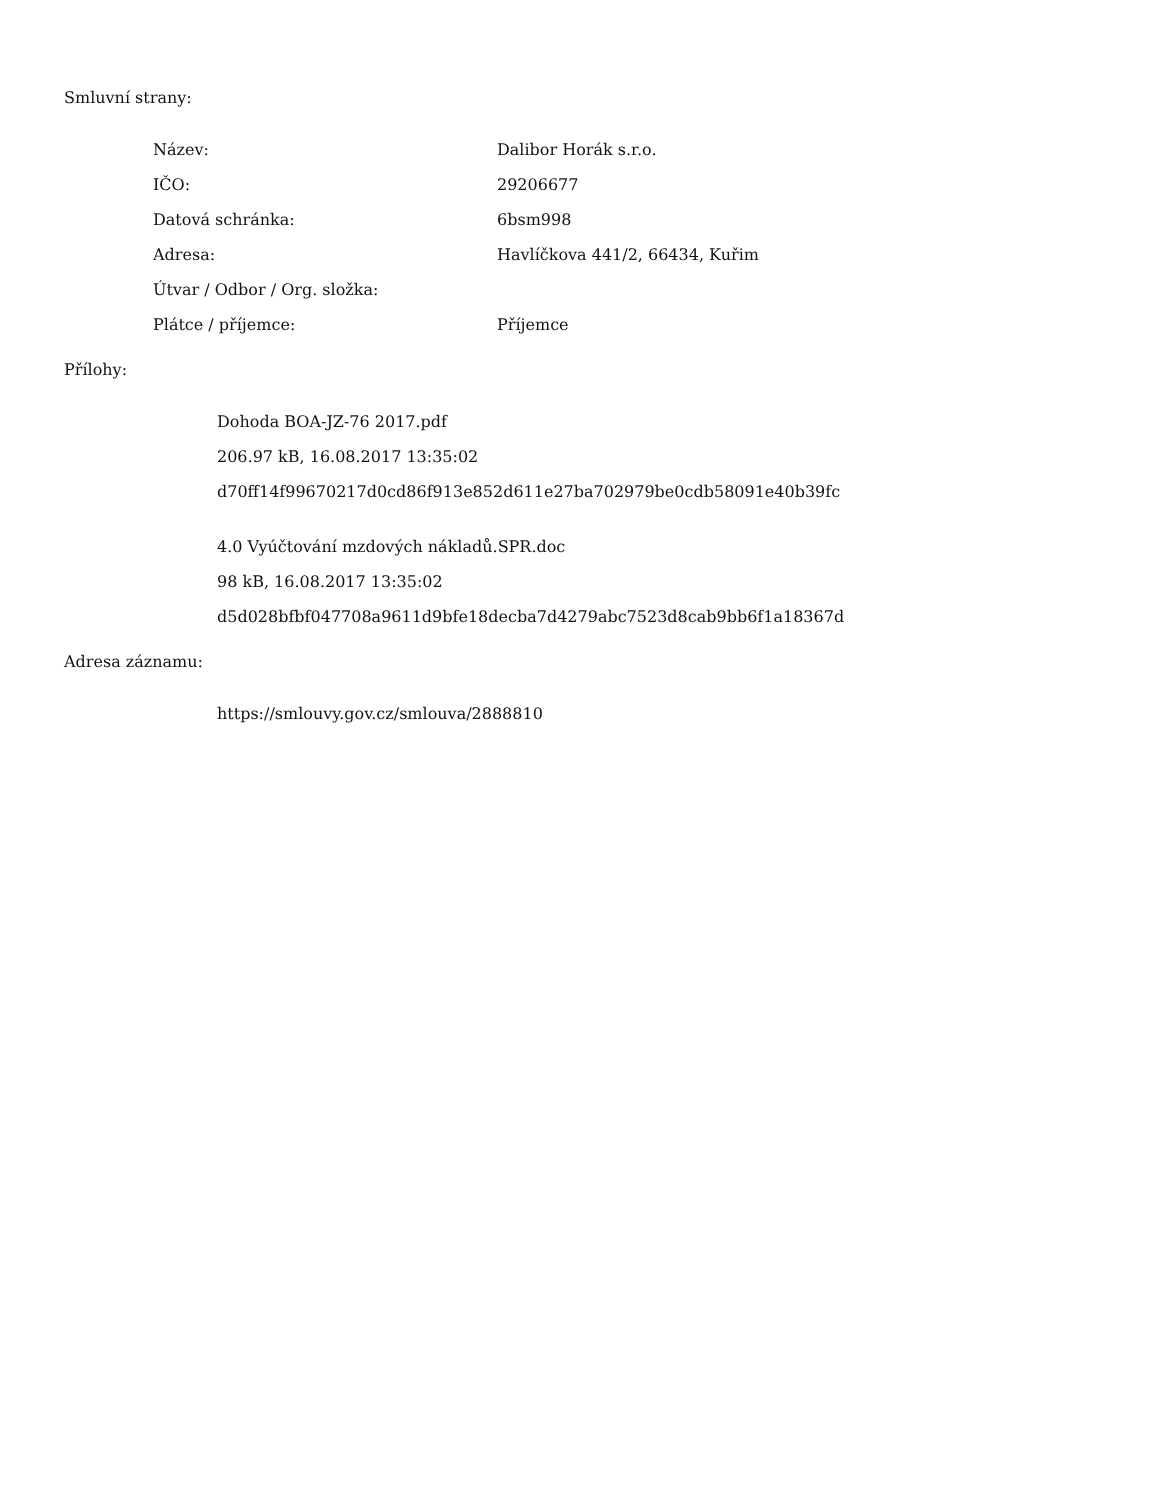Smluvní strany:
| Název: | Dalibor Horák s.r.o. |
| IČO: | 29206677 |
| Datová schránka: | 6bsm998 |
| Adresa: | Havlíčkova 441/2, 66434, Kuřim |
| Útvar / Odbor / Org. složka: | |
| Plátce / příjemce: | Příjemce |
Přílohy:
Dohoda BOA-JZ-76 2017.pdf
206.97 kB, 16.08.2017 13:35:02
d70ff14f99670217d0cd86f913e852d611e27ba702979be0cdb58091e40b39fc
4.0 Vyúčtování mzdových nákladů.SPR.doc
98 kB, 16.08.2017 13:35:02
d5d028bfbf047708a9611d9bfe18decba7d4279abc7523d8cab9bb6f1a18367d
Adresa záznamu:
https://smlouvy.gov.cz/smlouva/2888810